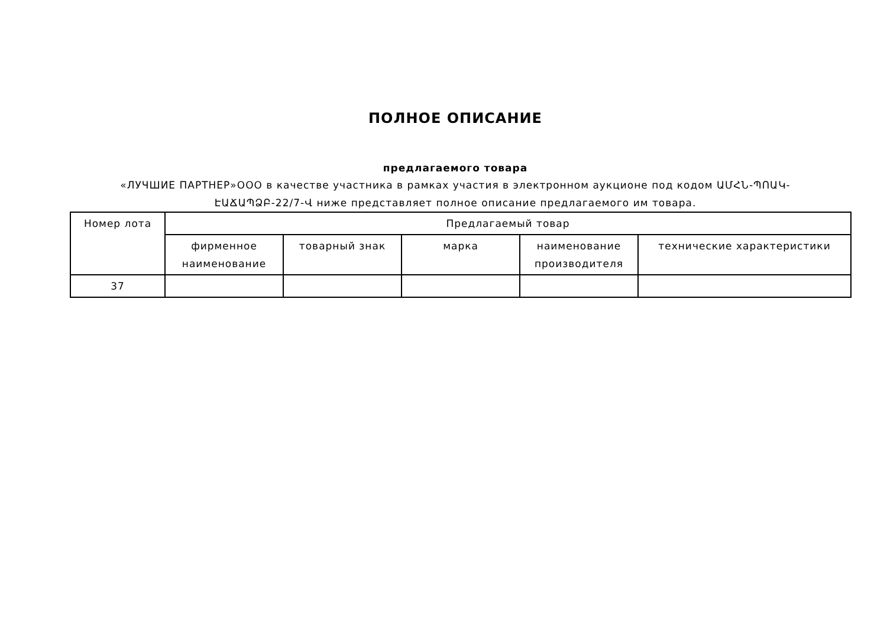ПОЛНОЕ ОПИСАНИЕ
предлагаемого товара
«ЛУЧШИЕ ПАРТНЕР»ООО в качестве участника в рамках участия в электронном аукционе под кодом ԱՄՀՆ-ՊՈԱԿ-ԷԱՃԱՊՁԲ-22/7-Վ ниже представляет полное описание предлагаемого им товара.
| Номер лота | Предлагаемый товар | | | | |
| --- | --- | --- | --- | --- | --- |
| | фирменное наименование | товарный знак | марка | наименование производителя | технические характеристики |
| 37 | | | | | |